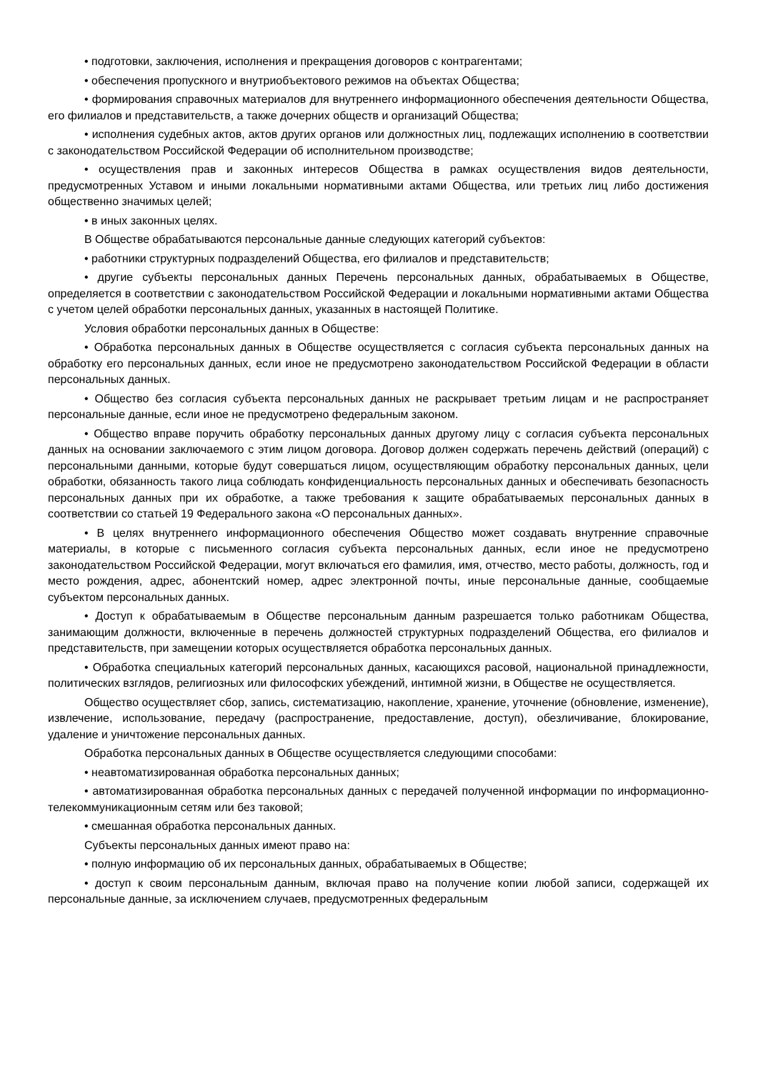• подготовки, заключения, исполнения и прекращения договоров с контрагентами;
• обеспечения пропускного и внутриобъектового режимов на объектах Общества;
• формирования справочных материалов для внутреннего информационного обеспечения деятельности Общества, его филиалов и представительств, а также дочерних обществ и организаций Общества;
• исполнения судебных актов, актов других органов или должностных лиц, подлежащих исполнению в соответствии с законодательством Российской Федерации об исполнительном производстве;
• осуществления прав и законных интересов Общества в рамках осуществления видов деятельности, предусмотренных Уставом и иными локальными нормативными актами Общества, или третьих лиц либо достижения общественно значимых целей;
• в иных законных целях.
В Обществе обрабатываются персональные данные следующих категорий субъектов:
• работники структурных подразделений Общества, его филиалов и представительств;
• другие субъекты персональных данных Перечень персональных данных, обрабатываемых в Обществе, определяется в соответствии с законодательством Российской Федерации и локальными нормативными актами Общества с учетом целей обработки персональных данных, указанных в настоящей Политике.
Условия обработки персональных данных в Обществе:
• Обработка персональных данных в Обществе осуществляется с согласия субъекта персональных данных на обработку его персональных данных, если иное не предусмотрено законодательством Российской Федерации в области персональных данных.
• Общество без согласия субъекта персональных данных не раскрывает третьим лицам и не распространяет персональные данные, если иное не предусмотрено федеральным законом.
• Общество вправе поручить обработку персональных данных другому лицу с согласия субъекта персональных данных на основании заключаемого с этим лицом договора. Договор должен содержать перечень действий (операций) с персональными данными, которые будут совершаться лицом, осуществляющим обработку персональных данных, цели обработки, обязанность такого лица соблюдать конфиденциальность персональных данных и обеспечивать безопасность персональных данных при их обработке, а также требования к защите обрабатываемых персональных данных в соответствии со статьей 19 Федерального закона «О персональных данных».
• В целях внутреннего информационного обеспечения Общество может создавать внутренние справочные материалы, в которые с письменного согласия субъекта персональных данных, если иное не предусмотрено законодательством Российской Федерации, могут включаться его фамилия, имя, отчество, место работы, должность, год и место рождения, адрес, абонентский номер, адрес электронной почты, иные персональные данные, сообщаемые субъектом персональных данных.
• Доступ к обрабатываемым в Обществе персональным данным разрешается только работникам Общества, занимающим должности, включенные в перечень должностей структурных подразделений Общества, его филиалов и представительств, при замещении которых осуществляется обработка персональных данных.
• Обработка специальных категорий персональных данных, касающихся расовой, национальной принадлежности, политических взглядов, религиозных или философских убеждений, интимной жизни, в Обществе не осуществляется.
Общество осуществляет сбор, запись, систематизацию, накопление, хранение, уточнение (обновление, изменение), извлечение, использование, передачу (распространение, предоставление, доступ), обезличивание, блокирование, удаление и уничтожение персональных данных.
Обработка персональных данных в Обществе осуществляется следующими способами:
• неавтоматизированная обработка персональных данных;
• автоматизированная обработка персональных данных с передачей полученной информации по информационно-телекоммуникационным сетям или без таковой;
• смешанная обработка персональных данных.
Субъекты персональных данных имеют право на:
• полную информацию об их персональных данных, обрабатываемых в Обществе;
• доступ к своим персональным данным, включая право на получение копии любой записи, содержащей их персональные данные, за исключением случаев, предусмотренных федеральным